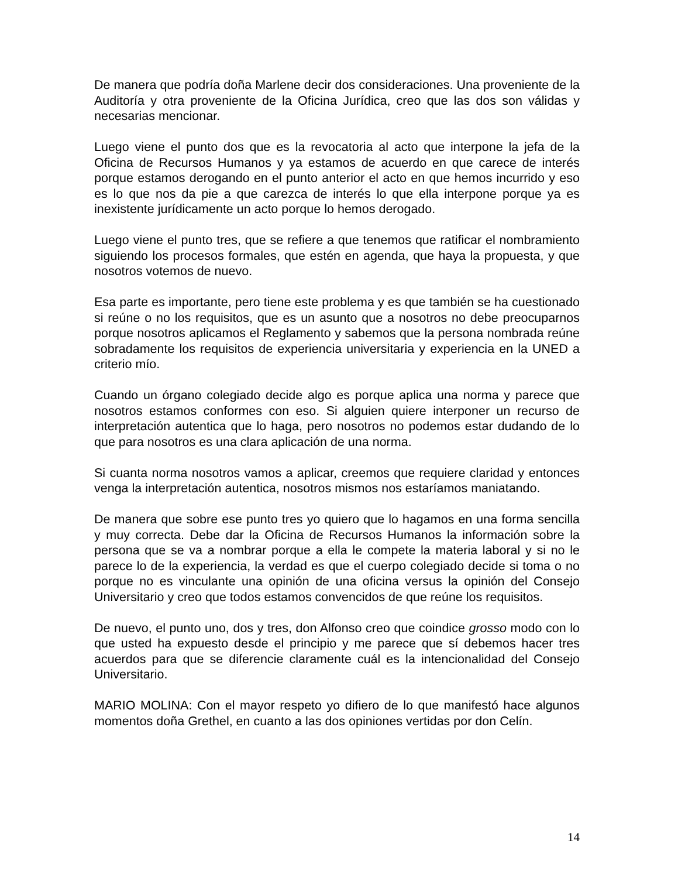De manera que podría doña Marlene decir dos consideraciones. Una proveniente de la Auditoría y otra proveniente de la Oficina Jurídica, creo que las dos son válidas y necesarias mencionar.
Luego viene el punto dos que es la revocatoria al acto que interpone la jefa de la Oficina de Recursos Humanos y ya estamos de acuerdo en que carece de interés porque estamos derogando en el punto anterior el acto en que hemos incurrido y eso es lo que nos da pie a que carezca de interés lo que ella interpone porque ya es inexistente jurídicamente un acto porque lo hemos derogado.
Luego viene el punto tres, que se refiere a que tenemos que ratificar el nombramiento siguiendo los procesos formales, que estén en agenda, que haya la propuesta, y que nosotros votemos de nuevo.
Esa parte es importante, pero tiene este problema y es que también se ha cuestionado si reúne o no los requisitos, que es un asunto que a nosotros no debe preocuparnos porque nosotros aplicamos el Reglamento y sabemos que la persona nombrada reúne sobradamente los requisitos de experiencia universitaria y experiencia en la UNED a criterio mío.
Cuando un órgano colegiado decide algo es porque aplica una norma y parece que nosotros estamos conformes con eso. Si alguien quiere interponer un recurso de interpretación autentica que lo haga, pero nosotros no podemos estar dudando de lo que para nosotros es una clara aplicación de una norma.
Si cuanta norma nosotros vamos a aplicar, creemos que requiere claridad y entonces venga la interpretación autentica, nosotros mismos nos estaríamos maniatando.
De manera que sobre ese punto tres yo quiero que lo hagamos en una forma sencilla y muy correcta. Debe dar la Oficina de Recursos Humanos la información sobre la persona que se va a nombrar porque a ella le compete la materia laboral y si no le parece lo de la experiencia, la verdad es que el cuerpo colegiado decide si toma o no porque no es vinculante una opinión de una oficina versus la opinión del Consejo Universitario y creo que todos estamos convencidos de que reúne los requisitos.
De nuevo, el punto uno, dos y tres, don Alfonso creo que coindice grosso modo con lo que usted ha expuesto desde el principio y me parece que sí debemos hacer tres acuerdos para que se diferencie claramente cuál es la intencionalidad del Consejo Universitario.
MARIO MOLINA: Con el mayor respeto yo difiero de lo que manifestó hace algunos momentos doña Grethel, en cuanto a las dos opiniones vertidas por don Celín.
14